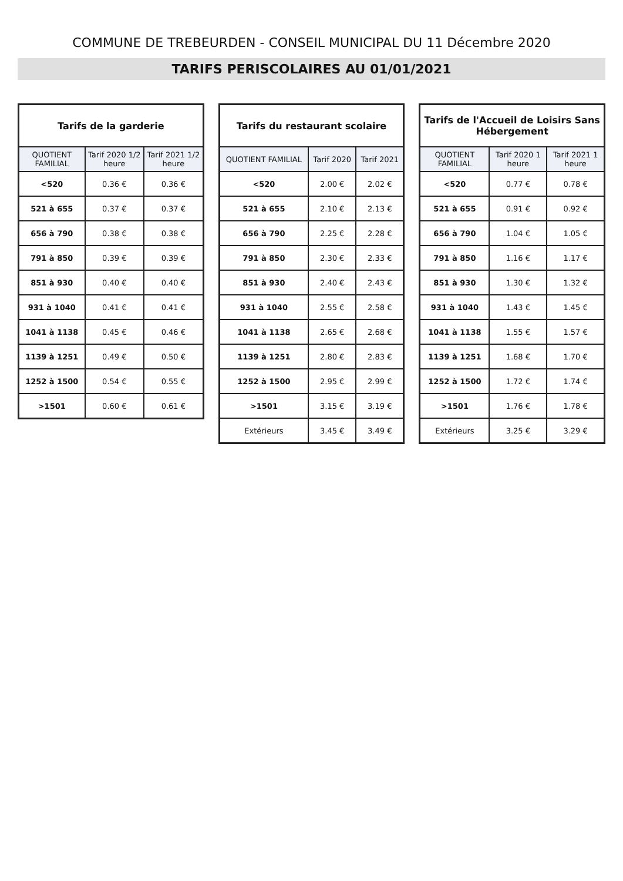COMMUNE DE TREBEURDEN - CONSEIL MUNICIPAL DU 11 Décembre 2020
TARIFS PERISCOLAIRES AU 01/01/2021
| Tarifs de la garderie | | |
| --- | --- | --- |
| QUOTIENT FAMILIAL | Tarif 2020 1/2 heure | Tarif 2021 1/2 heure |
| <520 | 0.36 € | 0.36 € |
| 521 à 655 | 0.37 € | 0.37 € |
| 656 à 790 | 0.38 € | 0.38 € |
| 791 à 850 | 0.39 € | 0.39 € |
| 851 à 930 | 0.40 € | 0.40 € |
| 931 à 1040 | 0.41 € | 0.41 € |
| 1041 à 1138 | 0.45 € | 0.46 € |
| 1139 à 1251 | 0.49 € | 0.50 € |
| 1252 à 1500 | 0.54 € | 0.55 € |
| >1501 | 0.60 € | 0.61 € |
| Tarifs du restaurant scolaire | | |
| --- | --- | --- |
| QUOTIENT FAMILIAL | Tarif 2020 | Tarif 2021 |
| <520 | 2.00 € | 2.02 € |
| 521 à 655 | 2.10 € | 2.13 € |
| 656 à 790 | 2.25 € | 2.28 € |
| 791 à 850 | 2.30 € | 2.33 € |
| 851 à 930 | 2.40 € | 2.43 € |
| 931 à 1040 | 2.55 € | 2.58 € |
| 1041 à 1138 | 2.65 € | 2.68 € |
| 1139 à 1251 | 2.80 € | 2.83 € |
| 1252 à 1500 | 2.95 € | 2.99 € |
| >1501 | 3.15 € | 3.19 € |
| Extérieurs | 3.45 € | 3.49 € |
| Tarifs de l'Accueil de Loisirs Sans Hébergement | | |
| --- | --- | --- |
| QUOTIENT FAMILIAL | Tarif 2020 1 heure | Tarif 2021 1 heure |
| <520 | 0.77 € | 0.78 € |
| 521 à 655 | 0.91 € | 0.92 € |
| 656 à 790 | 1.04 € | 1.05 € |
| 791 à 850 | 1.16 € | 1.17 € |
| 851 à 930 | 1.30 € | 1.32 € |
| 931 à 1040 | 1.43 € | 1.45 € |
| 1041 à 1138 | 1.55 € | 1.57 € |
| 1139 à 1251 | 1.68 € | 1.70 € |
| 1252 à 1500 | 1.72 € | 1.74 € |
| >1501 | 1.76 € | 1.78 € |
| Extérieurs | 3.25 € | 3.29 € |